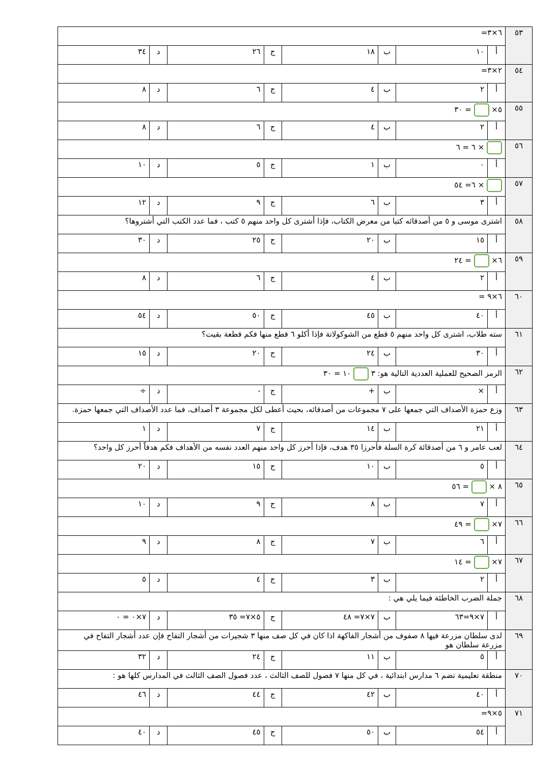| ٥٣ | ٦×٣= | | | | | | | |
| | أ | ١٠ | ب | ١٨ | ج | ٢٦ | د | ٣٤ |
| ٥٤ | ٢×٣= | | | | | | | |
| | أ | ٢ | ب | ٤ | ج | ٦ | د | ٨ |
| ٥٥ | ٥× = ٣٠ | | | | | | | |
| | أ | ٢ | ب | ٤ | ج | ٦ | د | ٨ |
| ٥٦ | × ٦ = ٦ | | | | | | | |
| | أ | ٠ | ب | ١ | ج | ٥ | د | ١٠ |
| ٥٧ | × ٦= ٥٤ | | | | | | | |
| | أ | ٣ | ب | ٦ | ج | ٩ | د | ١٢ |
| ٥٨ | اشترى موسى و ٥ من أصدقائه كتبا من معرض الكتاب، فإذا أشترى كل واحد منهم ٥ كتب ، فما عدد الكتب التي أشتروها؟ | | | | | | | |
| | أ | ١٥ | ب | ٢٠ | ج | ٢٥ | د | ٣٠ |
| ٥٩ | ٦× = ٢٤ | | | | | | | |
| | أ | ٢ | ب | ٤ | ج | ٦ | د | ٨ |
| ٦٠ | ٦×٩ = | | | | | | | |
| | أ | ٤٠ | ب | ٤٥ | ج | ٥٠ | د | ٥٤ |
| ٦١ | سته طلاب، اشترى كل واحد منهم ٥ قطع من الشوكولاتة فإذا أكلو ٦ قطع منها فكم قطعة بقيت؟ | | | | | | | |
| | أ | ٣٠ | ب | ٢٤ | ج | ٢٠ | د | ١٥ |
| ٦٢ | الرمز الصحيح للعملية العددية التالية هو: ٣ ١٠ = ٣٠ | | | | | | | |
| | أ | × | ب | + | ج | - | د | ÷ |
| ٦٣ | وزع حمزة الأصداف التي جمعها على ٧ مجموعات من أصدقائه، بحيث أعطى لكل مجموعة ٣ أصداف، فما عدد الأصداف التي جمعها حمزة. | | | | | | | |
| | أ | ٢١ | ب | ١٤ | ج | ٧ | د | ١ |
| ٦٤ | لعب عامر و ٦ من أصدقائة كرة السلة فأحرزا ٣٥ هدف، فإذا أحرز كل واحد منهم العدد نفسه من الأهداف فكم هدفاً أحرز كل واحد؟ | | | | | | | |
| | أ | ٥ | ب | ١٠ | ج | ١٥ | د | ٢٠ |
| ٦٥ | ٨ × = ٥٦ | | | | | | | |
| | أ | ٧ | ب | ٨ | ج | ٩ | د | ١٠ |
| ٦٦ | ٧× = ٤٩ | | | | | | | |
| | أ | ٦ | ب | ٧ | ج | ٨ | د | ٩ |
| ٦٧ | ٧× = ١٤ | | | | | | | |
| | أ | ٢ | ب | ٣ | ج | ٤ | د | ٥ |
| ٦٨ | جملة الضرب الخاطئة فيما يلي هي : | | | | | | | |
| | أ | ٧×٩=٦٣ | ب | ٧×٧= ٤٨ | ج | ٥×٧= ٣٥ | د | ٧×٠ = ٠ |
| ٦٩ | لدى سلطان مزرعة فيها ٨ صفوف من أشجار الفاكهة اذا كان في كل صف منها ٣ شجيرات من أشجار التفاح فإن عدد أشجار التفاح في مزرعة سلطان هو | | | | | | | |
| | أ | ٥ | ب | ١١ | ج | ٢٤ | د | ٣٢ |
| ٧٠ | منطقة تعليمية تضم ٦ مدارس ابتدائية ، في كل منها ٧ فصول للصف الثالث ، عدد فصول الصف الثالث في المدارس كلها هو : | | | | | | | |
| | أ | ٤٠ | ب | ٤٢ | ج | ٤٤ | د | ٤٦ |
| ٧١ | ٥×٩= | | | | | | | |
| | أ | ٥٤ | ب | ٥٠ | ج | ٤٥ | د | ٤٠ |